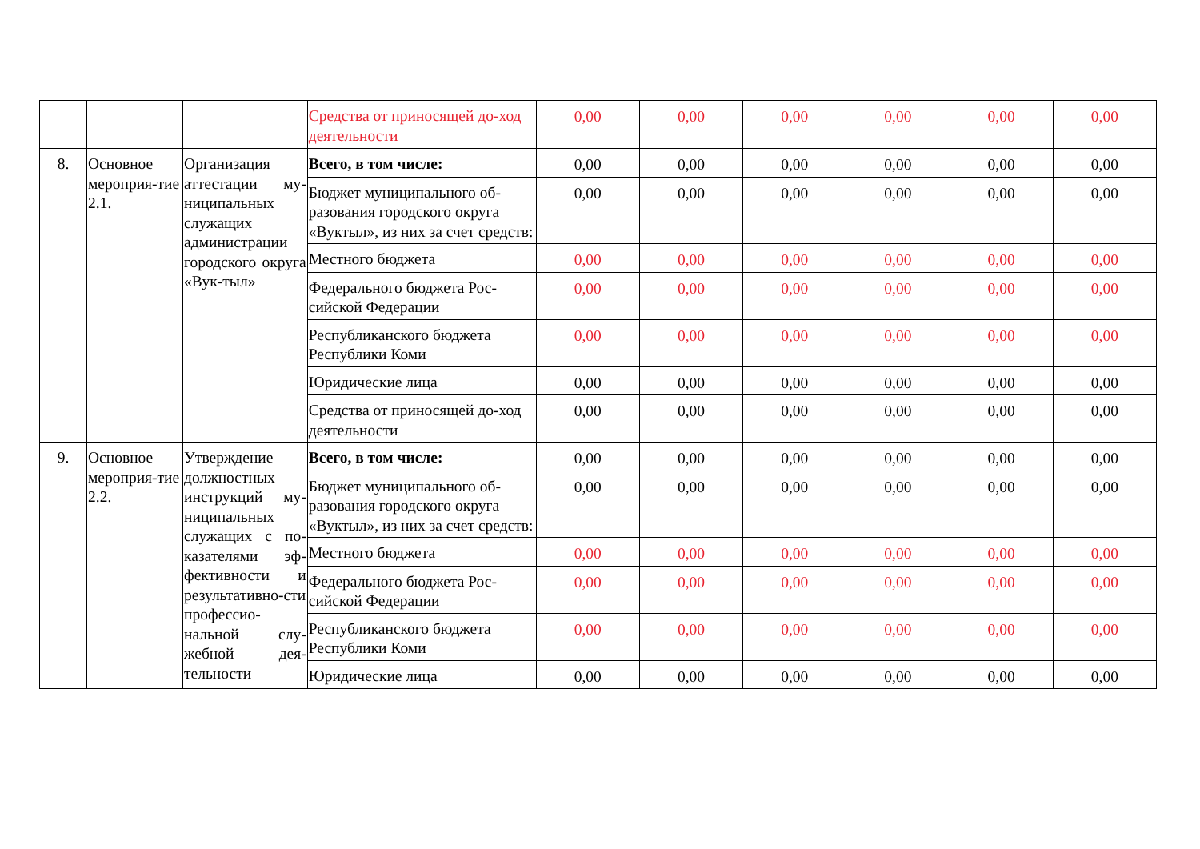| | | | Средства от приносящей до-ход деятельности | 0,00 | 0,00 | 0,00 | 0,00 | 0,00 | 0,00 |
| 8. | Основное мероприя-тие 2.1. | Организация аттестации му-ниципальных служащих администрации городского округа «Вук-тыл» | Всего, в том числе: | 0,00 | 0,00 | 0,00 | 0,00 | 0,00 | 0,00 |
| | | | Бюджет муниципального об-разования городского округа «Вуктыл», из них за счет средств: | 0,00 | 0,00 | 0,00 | 0,00 | 0,00 | 0,00 |
| | | | Местного бюджета | 0,00 | 0,00 | 0,00 | 0,00 | 0,00 | 0,00 |
| | | | Федерального бюджета Рос-сийской Федерации | 0,00 | 0,00 | 0,00 | 0,00 | 0,00 | 0,00 |
| | | | Республиканского бюджета Республики Коми | 0,00 | 0,00 | 0,00 | 0,00 | 0,00 | 0,00 |
| | | | Юридические лица | 0,00 | 0,00 | 0,00 | 0,00 | 0,00 | 0,00 |
| | | | Средства от приносящей до-ход деятельности | 0,00 | 0,00 | 0,00 | 0,00 | 0,00 | 0,00 |
| 9. | Основное мероприя-тие 2.2. | Утверждение должностных инструкций му-ниципальных служащих с по-казателями эф-фективности и результативно-сти профессио-нальной слу-жебной дея-тельности | Всего, в том числе: | 0,00 | 0,00 | 0,00 | 0,00 | 0,00 | 0,00 |
| | | | Бюджет муниципального об-разования городского округа «Вуктыл», из них за счет средств: | 0,00 | 0,00 | 0,00 | 0,00 | 0,00 | 0,00 |
| | | | Местного бюджета | 0,00 | 0,00 | 0,00 | 0,00 | 0,00 | 0,00 |
| | | | Федерального бюджета Рос-сийской Федерации | 0,00 | 0,00 | 0,00 | 0,00 | 0,00 | 0,00 |
| | | | Республиканского бюджета Республики Коми | 0,00 | 0,00 | 0,00 | 0,00 | 0,00 | 0,00 |
| | | | Юридические лица | 0,00 | 0,00 | 0,00 | 0,00 | 0,00 | 0,00 |